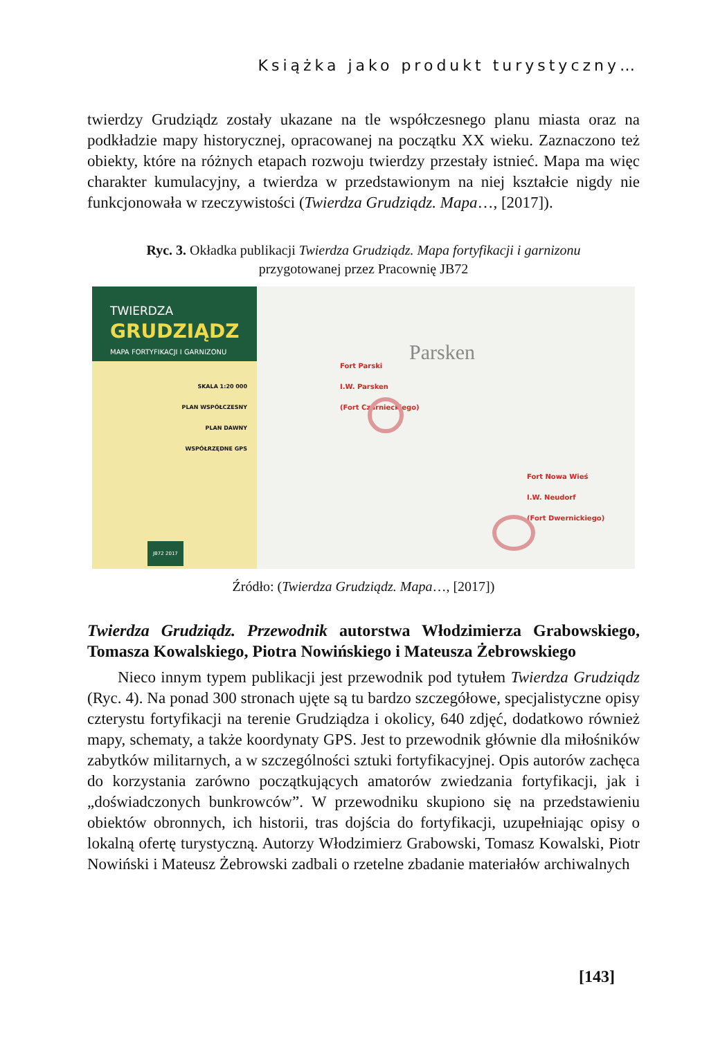Książka jako produkt turystyczny…
twierdzy Grudziądz zostały ukazane na tle współczesnego planu miasta oraz na podkładzie mapy historycznej, opracowanej na początku XX wieku. Zaznaczono też obiekty, które na różnych etapach rozwoju twierdzy przestały istnieć. Mapa ma więc charakter kumulacyjny, a twierdza w przedstawionym na niej kształcie nigdy nie funkcjonowała w rzeczywistości (Twierdza Grudziądz. Mapa…, [2017]).
Ryc. 3. Okładka publikacji Twierdza Grudziądz. Mapa fortyfikacji i garnizonu
przygotowanej przez Pracownię JB72
TWIERDZA
GRUDZIĄDZ
MAPA FORTYFIKACJI I GARNIZONU
SKALA 1:20 000
PLAN WSPÓŁCZESNY
PLAN DAWNY
WSPÓŁRZĘDNE GPS
JB72 2017
Parsken
Fort Parski
I.W. Parsken
(Fort Czarnieckiego)
Fort Nowa Wieś
I.W. Neudorf
(Fort Dwernickiego)
Źródło: (Twierdza Grudziądz. Mapa…, [2017])
Twierdza Grudziądz. Przewodnik autorstwa Włodzimierza Grabowskiego, Tomasza Kowalskiego, Piotra Nowińskiego i Mateusza Żebrowskiego
Nieco innym typem publikacji jest przewodnik pod tytułem Twierdza Grudziądz (Ryc. 4). Na ponad 300 stronach ujęte są tu bardzo szczegółowe, specjalistyczne opisy czterystu fortyfikacji na terenie Grudziądza i okolicy, 640 zdjęć, dodatkowo również mapy, schematy, a także koordynaty GPS. Jest to przewodnik głównie dla miłośników zabytków militarnych, a w szczególności sztuki fortyfikacyjnej. Opis autorów zachęca do korzystania zarówno początkujących amatorów zwiedzania fortyfikacji, jak i „doświadczonych bunkrowców”. W przewodniku skupiono się na przedstawieniu obiektów obronnych, ich historii, tras dojścia do fortyfikacji, uzupełniając opisy o lokalną ofertę turystyczną. Autorzy Włodzimierz Grabowski, Tomasz Kowalski, Piotr Nowiński i Mateusz Żebrowski zadbali o rzetelne zbadanie materiałów archiwalnych
[143]